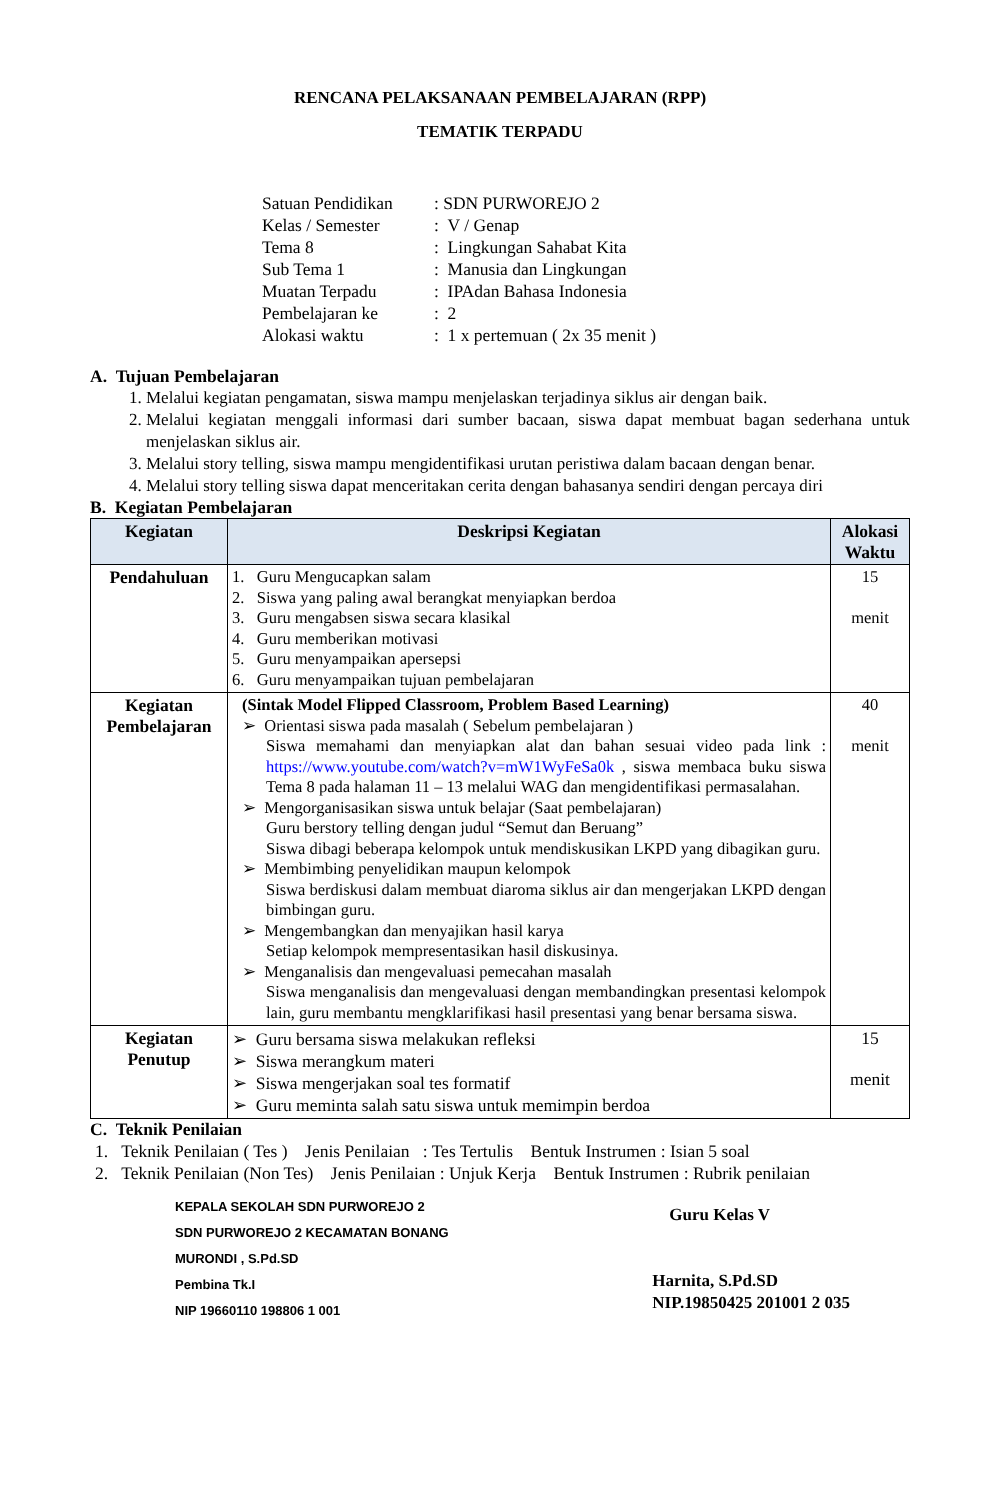RENCANA PELAKSANAAN PEMBELAJARAN (RPP)
TEMATIK TERPADU
| Satuan Pendidikan | : SDN PURWOREJO 2 |
| Kelas / Semester | : V / Genap |
| Tema 8 | : Lingkungan Sahabat Kita |
| Sub Tema 1 | : Manusia dan Lingkungan |
| Muatan Terpadu | : IPAdan Bahasa Indonesia |
| Pembelajaran ke | : 2 |
| Alokasi waktu | : 1 x pertemuan ( 2x 35 menit ) |
A. Tujuan Pembelajaran
1. Melalui kegiatan pengamatan, siswa mampu menjelaskan terjadinya siklus air dengan baik.
2. Melalui kegiatan menggali informasi dari sumber bacaan, siswa dapat membuat bagan sederhana untuk menjelaskan siklus air.
3. Melalui story telling, siswa mampu mengidentifikasi urutan peristiwa dalam bacaan dengan benar.
4. Melalui story telling siswa dapat menceritakan cerita dengan bahasanya sendiri dengan percaya diri
B. Kegiatan Pembelajaran
| Kegiatan | Deskripsi Kegiatan | Alokasi Waktu |
| --- | --- | --- |
| Pendahuluan | 1. Guru Mengucapkan salam 2. Siswa yang paling awal berangkat menyiapkan berdoa 3. Guru mengabsen siswa secara klasikal 4. Guru memberikan motivasi 5. Guru menyampaikan apersepsi 6. Guru menyampaikan tujuan pembelajaran | 15 menit |
| Kegiatan Pembelajaran | (Sintak Model Flipped Classroom, Problem Based Learning) ➢ Orientasi siswa pada masalah ( Sebelum pembelajaran ) Siswa memahami dan menyiapkan alat dan bahan sesuai video pada link : https://www.youtube.com/watch?v=mW1WyFeSa0k , siswa membaca buku siswa Tema 8 pada halaman 11 – 13 melalui WAG dan mengidentifikasi permasalahan. ➢ Mengorganisasikan siswa untuk belajar (Saat pembelajaran) Guru berstory telling dengan judul “Semut dan Beruang” Siswa dibagi beberapa kelompok untuk mendiskusikan LKPD yang dibagikan guru. ➢ Membimbing penyelidikan maupun kelompok Siswa berdiskusi dalam membuat diaroma siklus air dan mengerjakan LKPD dengan bimbingan guru. ➢ Mengembangkan dan menyajikan hasil karya Setiap kelompok mempresentasikan hasil diskusinya. ➢ Menganalisis dan mengevaluasi pemecahan masalah Siswa menganalisis dan mengevaluasi dengan membandingkan presentasi kelompok lain, guru membantu mengklarifikasi hasil presentasi yang benar bersama siswa. | 40 menit |
| Kegiatan Penutup | ➢ Guru bersama siswa melakukan refleksi ➢ Siswa merangkum materi ➢ Siswa mengerjakan soal tes formatif ➢ Guru meminta salah satu siswa untuk memimpin berdoa | 15 menit |
C. Teknik Penilaian
1. Teknik Penilaian ( Tes ) Jenis Penilaian : Tes Tertulis Bentuk Instrumen : Isian 5 soal
2. Teknik Penilaian (Non Tes) Jenis Penilaian : Unjuk Kerja Bentuk Instrumen : Rubrik penilaian
KEPALA SEKOLAH SDN PURWOREJO 2
SDN PURWOREJO 2 KECAMATAN BONANG
MURONDI , S.Pd.SD
Pembina Tk.I
NIP 19660110 198806 1 001
Guru Kelas V
Harnita, S.Pd.SD
NIP.19850425 201001 2 035